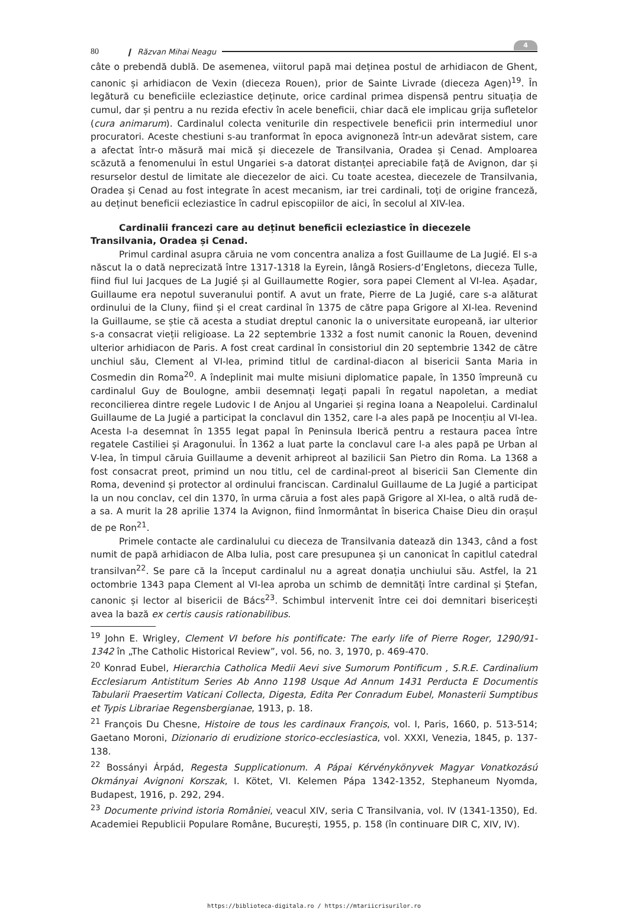80 ❙ Răzvan Mihai Neagu 4
câte o prebendă dublă. De asemenea, viitorul papă mai deținea postul de arhidiacon de Ghent, canonic și arhidiacon de Vexin (dieceza Rouen), prior de Sainte Livrade (dieceza Agen)<sup>19</sup>. În legătură cu beneficiile ecleziastice deținute, orice cardinal primea dispensă pentru situația de cumul, dar și pentru a nu rezida efectiv în acele beneficii, chiar dacă ele implicau grija sufletelor (cura animarum). Cardinalul colecta veniturile din respectivele beneficii prin intermediul unor procuratori. Aceste chestiuni s-au tranformat în epoca avignoneză într-un adevărat sistem, care a afectat într-o măsură mai mică și diecezele de Transilvania, Oradea și Cenad. Amploarea scăzută a fenomenului în estul Ungariei s-a datorat distanței apreciabile față de Avignon, dar și resurselor destul de limitate ale diecezelor de aici. Cu toate acestea, diecezele de Transilvania, Oradea și Cenad au fost integrate în acest mecanism, iar trei cardinali, toți de origine franceză, au deținut beneficii ecleziastice în cadrul episcopiilor de aici, în secolul al XIV-lea.
Cardinalii francezi care au deținut beneficii ecleziastice în diecezele Transilvania, Oradea și Cenad.
Primul cardinal asupra căruia ne vom concentra analiza a fost Guillaume de La Jugié. El s-a născut la o dată neprecizată între 1317-1318 la Eyrein, lângă Rosiers-d’Engletons, dieceza Tulle, fiind fiul lui Jacques de La Jugié și al Guillaumette Rogier, sora papei Clement al VI-lea. Așadar, Guillaume era nepotul suveranului pontif. A avut un frate, Pierre de La Jugié, care s-a alăturat ordinului de la Cluny, fiind și el creat cardinal în 1375 de către papa Grigore al XI-lea. Revenind la Guillaume, se știe că acesta a studiat dreptul canonic la o universitate europeană, iar ulterior s-a consacrat vieții religioase. La 22 septembrie 1332 a fost numit canonic la Rouen, devenind ulterior arhidiacon de Paris. A fost creat cardinal în consistoriul din 20 septembrie 1342 de către unchiul său, Clement al VI-lea, primind titlul de cardinal-diacon al bisericii Santa Maria in Cosmedin din Roma<sup>20</sup>. A îndeplinit mai multe misiuni diplomatice papale, în 1350 împreună cu cardinalul Guy de Boulogne, ambii desemnați legați papali în regatul napoletan, a mediat reconcilierea dintre regele Ludovic I de Anjou al Ungariei și regina Ioana a Neapolelui. Cardinalul Guillaume de La Jugié a participat la conclavul din 1352, care l-a ales papă pe Inocențiu al VI-lea. Acesta l-a desemnat în 1355 legat papal în Peninsula Iberică pentru a restaura pacea între regatele Castiliei și Aragonului. În 1362 a luat parte la conclavul care l-a ales papă pe Urban al V-lea, în timpul căruia Guillaume a devenit arhipreot al bazilicii San Pietro din Roma. La 1368 a fost consacrat preot, primind un nou titlu, cel de cardinal-preot al bisericii San Clemente din Roma, devenind și protector al ordinului franciscan. Cardinalul Guillaume de La Jugié a participat la un nou conclav, cel din 1370, în urma căruia a fost ales papă Grigore al XI-lea, o altă rudă de-a sa. A murit la 28 aprilie 1374 la Avignon, fiind înmormântat în biserica Chaise Dieu din orașul de pe Ron<sup>21</sup>.
Primele contacte ale cardinalului cu dieceza de Transilvania datează din 1343, când a fost numit de papă arhidiacon de Alba Iulia, post care presupunea și un canonicat în capitlul catedral transilvan<sup>22</sup>. Se pare că la început cardinalul nu a agreat donația unchiului său. Astfel, la 21 octombrie 1343 papa Clement al VI-lea aproba un schimb de demnități între cardinal și Ștefan, canonic și lector al bisericii de Bács<sup>23</sup>. Schimbul intervenit între cei doi demnitari bisericești avea la bază ex certis causis rationabilibus.
<sup>19</sup> John E. Wrigley, Clement VI before his pontificate: The early life of Pierre Roger, 1290/91- 1342 în „The Catholic Historical Review”, vol. 56, no. 3, 1970, p. 469-470.
<sup>20</sup> Konrad Eubel, Hierarchia Catholica Medii Aevi sive Sumorum Pontificum , S.R.E. Cardinalium Ecclesiarum Antistitum Series Ab Anno 1198 Usque Ad Annum 1431 Perducta E Documentis Tabularii Praesertim Vaticani Collecta, Digesta, Edita Per Conradum Eubel, Monasterii Sumptibus et Typis Librariae Regensbergianae, 1913, p. 18.
<sup>21</sup> François Du Chesne, Histoire de tous les cardinaux François, vol. I, Paris, 1660, p. 513-514; Gaetano Moroni, Dizionario di erudizione storico-ecclesiastica, vol. XXXI, Venezia, 1845, p. 137-138.
<sup>22</sup> Bossányi Árpád, Regesta Supplicationum. A Pápai Kérvénykönyvek Magyar Vonatkozású Okmányai Avignoni Korszak, I. Kötet, VI. Kelemen Pápa 1342-1352, Stephaneum Nyomda, Budapest, 1916, p. 292, 294.
<sup>23</sup> Documente privind istoria României, veacul XIV, seria C Transilvania, vol. IV (1341-1350), Ed. Academiei Republicii Populare Române, București, 1955, p. 158 (în continuare DIR C, XIV, IV).
https://biblioteca-digitala.ro / https://mtariicrisurilor.ro